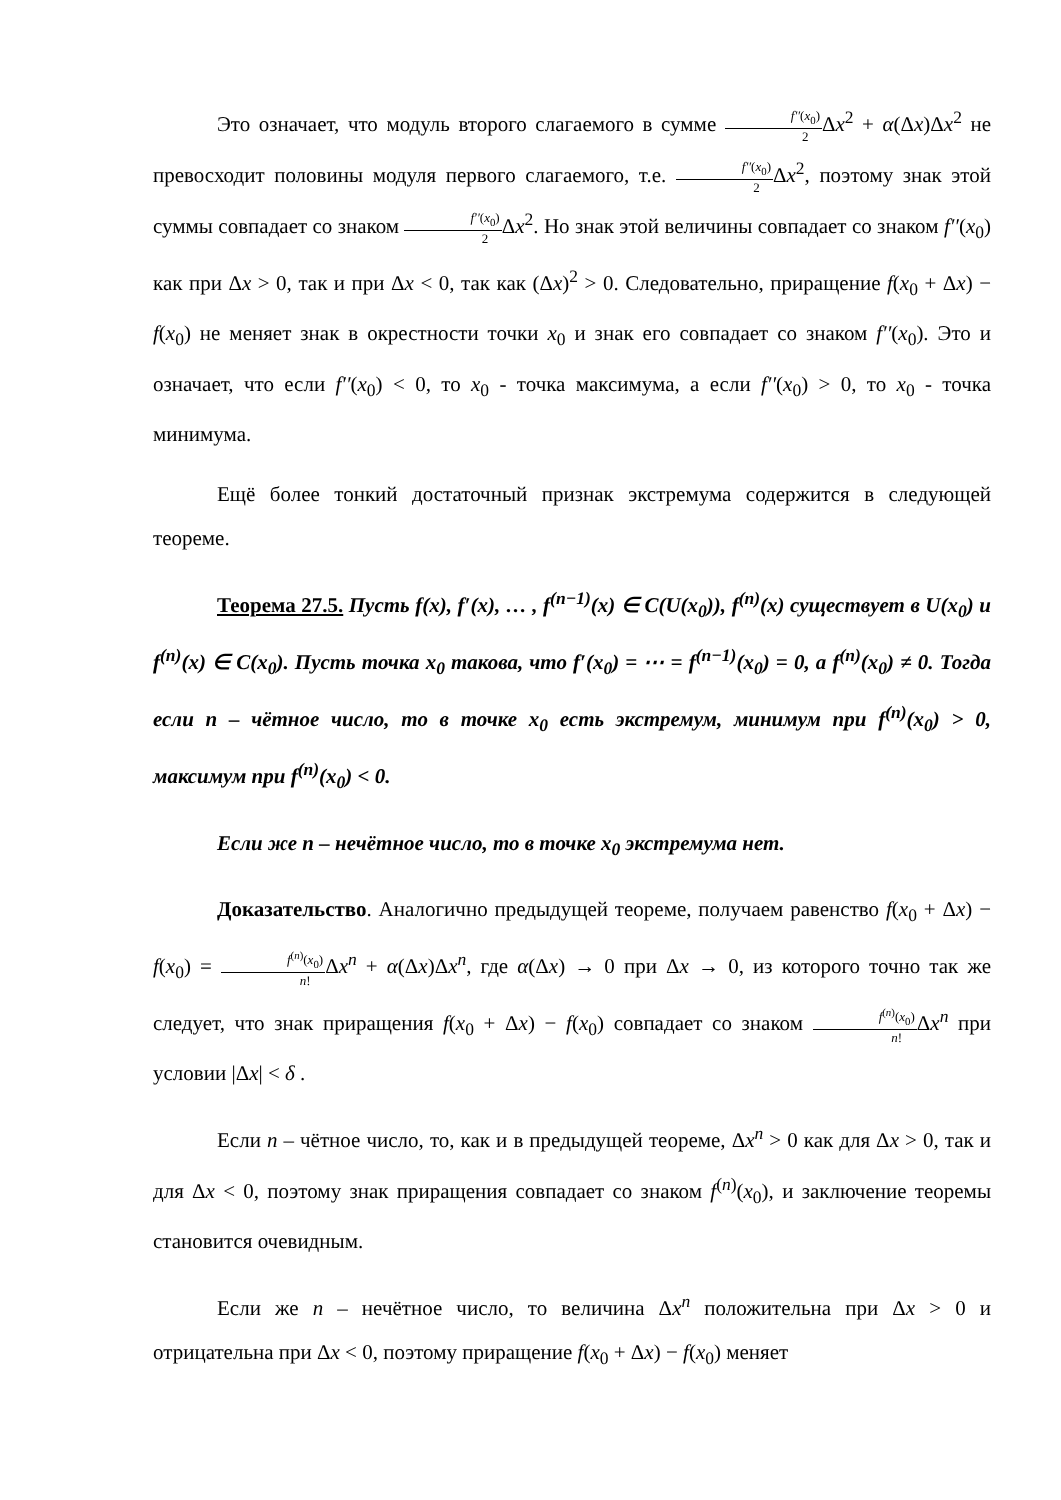Это означает, что модуль второго слагаемого в сумме f′′(x<sub>0</sub>) 2 Δx<sup>2</sup> + α(Δx)Δx<sup>2</sup> не превосходит половины модуля первого слагаемого, т.е. f′′(x<sub>0</sub>) 2 Δx<sup>2</sup>, поэтому знак этой суммы совпадает со знаком f′′(x<sub>0</sub>) 2 Δx<sup>2</sup>. Но знак этой величины совпадает со знаком f′′(x<sub>0</sub>) как при Δx > 0, так и при Δx < 0, так как (Δx)<sup>2</sup> > 0. Следовательно, приращение f(x<sub>0</sub> + Δx) − f(x<sub>0</sub>) не меняет знак в окрестности точки x<sub>0</sub> и знак его совпадает со знаком f′′(x<sub>0</sub>). Это и означает, что если f′′(x<sub>0</sub>) < 0, то x<sub>0</sub> - точка максимума, а если f′′(x<sub>0</sub>) > 0, то x<sub>0</sub> - точка минимума.
Ещё более тонкий достаточный признак экстремума содержится в следующей теореме.
Теорема 27.5. Пусть f(x), f′(x), … , f<sup>(n−1)</sup>(x) ∈ C(U(x<sub>0</sub>)), f<sup>(n)</sup>(x) существует в U(x<sub>0</sub>) и f<sup>(n)</sup>(x) ∈ C(x<sub>0</sub>). Пусть точка x<sub>0</sub> такова, что f′(x<sub>0</sub>) = ⋯ = f<sup>(n−1)</sup>(x<sub>0</sub>) = 0, а f<sup>(n)</sup>(x<sub>0</sub>) ≠ 0. Тогда если n – чётное число, то в точке x<sub>0</sub> есть экстремум, минимум при f<sup>(n)</sup>(x<sub>0</sub>) > 0, максимум при f<sup>(n)</sup>(x<sub>0</sub>) < 0.
Если же n – нечётное число, то в точке x<sub>0</sub> экстремума нет.
Доказательство. Аналогично предыдущей теореме, получаем равенство f(x<sub>0</sub> + Δx) − f(x<sub>0</sub>) = f<sup>(n)</sup>(x<sub>0</sub>) n!Δx<sup>n</sup> + α(Δx)Δx<sup>n</sup>, где α(Δx) → 0 при Δx → 0, из которого точно так же следует, что знак приращения f(x<sub>0</sub> + Δx) − f(x<sub>0</sub>) совпадает со знаком f<sup>(n)</sup>(x<sub>0</sub>) n!Δx<sup>n</sup> при условии |Δx| < δ .
Если n – чётное число, то, как и в предыдущей теореме, Δx<sup>n</sup> > 0 как для Δx > 0, так и для Δx < 0, поэтому знак приращения совпадает со знаком f<sup>(n)</sup>(x<sub>0</sub>), и заключение теоремы становится очевидным.
Если же n – нечётное число, то величина Δx<sup>n</sup> положительна при Δx > 0 и отрицательна при Δx < 0, поэтому приращение f(x<sub>0</sub> + Δx) − f(x<sub>0</sub>) меняет